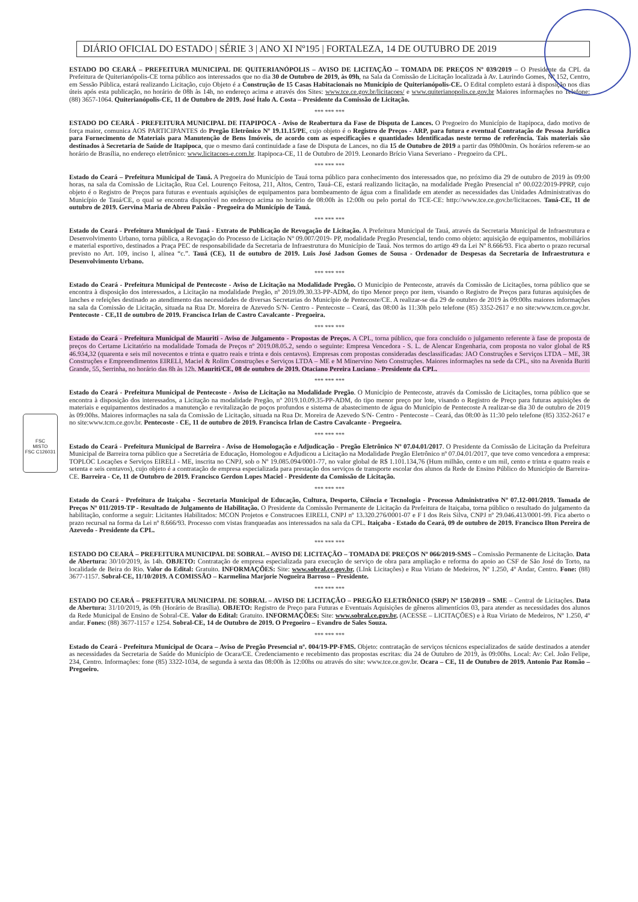FSC
MISTO
FSC C126031
DIÁRIO OFICIAL DO ESTADO | SÉRIE 3 | ANO XI Nº195 | FORTALEZA, 14 DE OUTUBRO DE 2019
ESTADO DO CEARÁ – PREFEITURA MUNICIPAL DE QUITERIANÓPOLIS – AVISO DE LICITAÇÃO – TOMADA DE PREÇOS Nº 039/2019 – O Presidente da CPL da Prefeitura de Quiterianópolis-CE torna público aos interessados que no dia 30 de Outubro de 2019, às 09h, na Sala da Comissão de Licitação localizada à Av. Laurindo Gomes, Nº 152, Centro, em Sessão Pública, estará realizando Licitação, cujo Objeto é a Construção de 15 Casas Habitacionais no Município de Quiterianópolis-CE. O Edital completo estará à disposição nos dias úteis após esta publicação, no horário de 08h às 14h, no endereço acima e através dos Sites: www.tce.ce.gov.br/licitacoes/ e www.quiterianopolis.ce.gov.br Maiores informações no Telefone: (88) 3657-1064. Quiterianópolis-CE, 11 de Outubro de 2019. José Ítalo A. Costa – Presidente da Comissão de Licitação.
*** *** ***
ESTADO DO CEARÁ - PREFEITURA MUNICIPAL DE ITAPIPOCA - Aviso de Reabertura da Fase de Disputa de Lances. O Pregoeiro do Município de Itapipoca, dado motivo de força maior, comunica AOS PARTICIPANTES do Pregão Eletrônico Nº 19.11.15/PE, cujo objeto é o Registro de Preços - ARP, para futura e eventual Contratação de Pessoa Jurídica para Fornecimento de Materiais para Manutenção de Bens Imóveis, de acordo com as especificações e quantidades Identificadas neste termo de referência. Tais materiais são destinados à Secretaria de Saúde de Itapipoca, que o mesmo dará continuidade a fase de Disputa de Lances, no dia 15 de Outubro de 2019 a partir das 09h00min. Os horários referem-se ao horário de Brasília, no endereço eletrônico: www.licitacoes-e.com.br. Itapipoca-CE, 11 de Outubro de 2019. Leonardo Brício Viana Severiano - Pregoeiro da CPL.
*** *** ***
Estado do Ceará – Prefeitura Municipal de Tauá. A Pregoeira do Município de Tauá torna público para conhecimento dos interessados que, no próximo dia 29 de outubro de 2019 às 09:00 horas, na sala da Comissão de Licitação, Rua Cel. Lourenço Feitosa, 211, Altos, Centro, Tauá–CE, estará realizando licitação, na modalidade Pregão Presencial nº 00.022/2019-PPRP, cujo objeto é o Registro de Preços para futuras e eventuais aquisições de equipamentos para bombeamento de água com a finalidade em atender as necessidades das Unidades Administrativas do Município de Tauá/CE, o qual se encontra disponível no endereço acima no horário de 08:00h às 12:00h ou pelo portal do TCE-CE: http://www.tce.ce.gov.br/licitacoes. Tauá-CE, 11 de outubro de 2019. Gervina Maria de Abreu Paixão - Pregoeira do Município de Tauá.
*** *** ***
Estado do Ceará - Prefeitura Municipal de Tauá - Extrato de Publicação de Revogação de Licitação. A Prefeitura Municipal de Tauá, através da Secretaria Municipal de Infraestrutura e Desenvolvimento Urbano, torna pública, a Revogação do Processo de Licitação Nº 09.007/2019- PP, modalidade Pregão Presencial, tendo como objeto: aquisição de equipamentos, mobiliários e material esportivo, destinados a Praça PEC de responsabilidade da Secretaria de Infraestrutura do Município de Tauá. Nos termos do artigo 49 da Lei Nº 8.666/93. Fica aberto o prazo recursal previsto no Art. 109, inciso I, alínea “c.”. Tauá (CE), 11 de outubro de 2019. Luis José Jadson Gomes de Sousa - Ordenador de Despesas da Secretaria de Infraestrutura e Desenvolvimento Urbano.
*** *** ***
Estado do Ceará - Prefeitura Municipal de Pentecoste - Aviso de Licitação na Modalidade Pregão. O Município de Pentecoste, através da Comissão de Licitações, torna público que se encontra à disposição dos interessados, a Licitação na modalidade Pregão, nº 2019.09.30.33-PP-ADM, do tipo Menor preço por item, visando o Registro de Preços para futuras aquisições de lanches e refeições destinado ao atendimento das necessidades de diversas Secretarias do Município de Pentecoste/CE. A realizar-se dia 29 de outubro de 2019 às 09:00hs maiores informações na sala da Comissão de Licitação, situada na Rua Dr. Moreira de Azevedo S/N- Centro - Pentecoste – Ceará, das 08:00 às 11:30h pelo telefone (85) 3352-2617 e no site:www.tcm.ce.gov.br. Pentecoste - CE,11 de outubro de 2019. Francisca Irlan de Castro Cavalcante - Pregoeira.
*** *** ***
Estado do Ceará - Prefeitura Municipal de Mauriti - Aviso de Julgamento - Propostas de Preços. A CPL, torna público, que fora concluído o julgamento referente à fase de proposta de preços do Certame Licitatório na modalidade Tomada de Preços nº 2019.08.05.2, sendo o seguinte: Empresa Vencedora - S. L. de Alencar Engenharia, com proposta no valor global de R$ 46.934,32 (quarenta e seis mil novecentos e trinta e quatro reais e trinta e dois centavos). Empresas com propostas consideradas desclassificadas: JAO Construções e Serviços LTDA – ME, 3R Construções e Empreendimentos EIRELI, Maciel & Rolim Construções e Serviços LTDA – ME e M Minervino Neto Construções. Maiores informações na sede da CPL, sito na Avenida Buriti Grande, 55, Serrinha, no horário das 8h às 12h. Mauriti/CE, 08 de outubro de 2019. Otaciano Pereira Luciano - Presidente da CPL.
*** *** ***
Estado do Ceará - Prefeitura Municipal de Pentecoste - Aviso de Licitação na Modalidade Pregão. O Município de Pentecoste, através da Comissão de Licitações, torna público que se encontra à disposição dos interessados, a Licitação na modalidade Pregão, nº 2019.10.09.35-PP-ADM, do tipo menor preço por lote, visando o Registro de Preço para futuras aquisições de materiais e equipamentos destinados a manutenção e revitalização de poços profundos e sistema de abastecimento de água do Município de Pentecoste A realizar-se dia 30 de outubro de 2019 às 09:00hs. Maiores informações na sala da Comissão de Licitação, situada na Rua Dr. Moreira de Azevedo S/N- Centro - Pentecoste – Ceará, das 08:00 às 11:30 pelo telefone (85) 3352-2617 e no site:www.tcm.ce.gov.br. Pentecoste - CE, 11 de outubro de 2019. Francisca Irlan de Castro Cavalcante - Pregoeira.
*** *** ***
Estado do Ceará - Prefeitura Municipal de Barreira - Aviso de Homologação e Adjudicação - Pregão Eletrônico Nº 07.04.01/2017. O Presidente da Comissão de Licitação da Prefeitura Municipal de Barreira torna público que a Secretária de Educação, Homologou e Adjudicou a Licitação na Modalidade Pregão Eletrônico nº 07.04.01/2017, que teve como vencedora a empresa: TOPLOC Locações e Serviços EIRELI - ME, inscrita no CNPJ, sob o Nº 19.085.094/0001-77, no valor global de R$ 1.101.134,76 (Hum milhão, cento e um mil, cento e trinta e quatro reais e setenta e seis centavos), cujo objeto é a contratação de empresa especializada para prestação dos serviços de transporte escolar dos alunos da Rede de Ensino Público do Município de Barreira-CE. Barreira - Ce, 11 de Outubro de 2019. Francisco Gerdon Lopes Maciel - Presidente da Comissão de Licitação.
*** *** ***
Estado do Ceará - Prefeitura de Itaiçaba - Secretaria Municipal de Educação, Cultura, Desporto, Ciência e Tecnologia - Processo Administrativo Nº 07.12-001/2019. Tomada de Preços Nº 011/2019-TP - Resultado de Julgamento de Habilitação. O Presidente da Comissão Permanente de Licitação da Prefeitura de Itaiçaba, torna público o resultado do julgamento da habilitação, conforme a seguir: Licitantes Habilitados: MCON Projetos e Construcoes EIRELI, CNPJ nº 13.320.276/0001-07 e F I dos Reis Silva, CNPJ nº 29.046.413/0001-99. Fica aberto o prazo recursal na forma da Lei nº 8.666/93. Processo com vistas franqueadas aos interessados na sala da CPL. Itaiçaba - Estado do Ceará, 09 de outubro de 2019. Francisco Ilton Pereira de Azevedo - Presidente da CPL.
*** *** ***
ESTADO DO CEARÁ – PREFEITURA MUNICIPAL DE SOBRAL – AVISO DE LICITAÇÃO – TOMADA DE PREÇOS Nº 066/2019-SMS – Comissão Permanente de Licitação. Data de Abertura: 30/10/2019, às 14h. OBJETO: Contratação de empresa especializada para execução de serviço de obra para ampliação e reforma do apoio ao CSF de São José do Torto, na localidade de Beira do Rio. Valor do Edital: Gratuito. INFORMAÇÕES: Site: www.sobral.ce.gov.br, (LInk Licitações) e Rua Viriato de Medeiros, Nº 1.250, 4º Andar, Centro. Fone: (88) 3677-1157. Sobral-CE, 11/10/2019. A COMISSÃO – Karmelina Marjorie Nogueira Barroso – Presidente.
*** *** ***
ESTADO DO CEARÁ – PREFEITURA MUNICIPAL DE SOBRAL – AVISO DE LICITAÇÃO – PREGÃO ELETRÔNICO (SRP) Nº 150/2019 – SME – Central de Licitações. Data de Abertura: 31/10/2019, às 09h (Horário de Brasília). OBJETO: Registro de Preço para Futuras e Eventuais Aquisições de gêneros alimentícios 03, para atender as necessidades dos alunos da Rede Municipal de Ensino de Sobral-CE. Valor do Edital: Gratuito. INFORMAÇÕES: Site: www.sobral.ce.gov.br, (ACESSE – LICITAÇÕES) e à Rua Viriato de Medeiros, Nº 1.250, 4º andar. Fones: (88) 3677-1157 e 1254. Sobral-CE, 14 de Outubro de 2019. O Pregoeiro – Evandro de Sales Souza.
*** *** ***
Estado do Ceará - Prefeitura Municipal de Ocara – Aviso de Pregão Presencial nº. 004/19-PP-FMS. Objeto: contratação de serviços técnicos especializados de saúde destinados a atender as necessidades da Secretaria de Saúde do Município de Ocara/CE. Credenciamento e recebimento das propostas escritas: dia 24 de Outubro de 2019, às 09:00hs. Local: Av: Cel. João Felipe, 234, Centro. Informações: fone (85) 3322-1034, de segunda à sexta das 08:00h às 12:00hs ou através do site: www.tce.ce.gov.br. Ocara – CE, 11 de Outubro de 2019. Antonio Paz Romão – Pregoeiro.